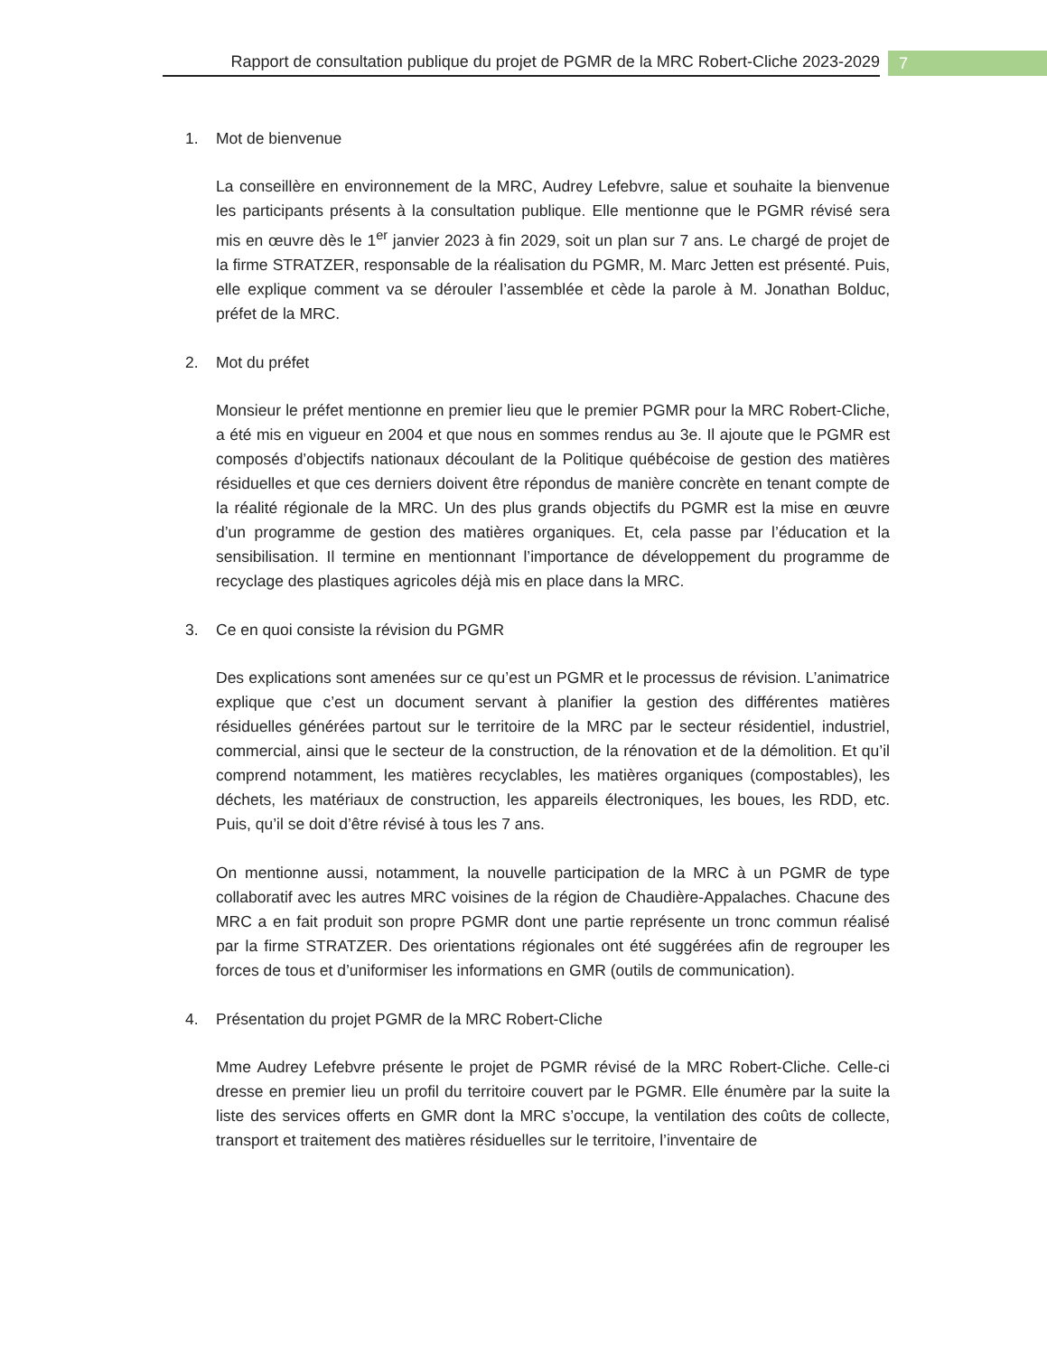Rapport de consultation publique du projet de PGMR de la MRC Robert-Cliche 2023-2029
7
1. Mot de bienvenue
La conseillère en environnement de la MRC, Audrey Lefebvre, salue et souhaite la bienvenue les participants présents à la consultation publique. Elle mentionne que le PGMR révisé sera mis en œuvre dès le 1<sup>er</sup> janvier 2023 à fin 2029, soit un plan sur 7 ans. Le chargé de projet de la firme STRATZER, responsable de la réalisation du PGMR, M. Marc Jetten est présenté. Puis, elle explique comment va se dérouler l’assemblée et cède la parole à M. Jonathan Bolduc, préfet de la MRC.
2. Mot du préfet
Monsieur le préfet mentionne en premier lieu que le premier PGMR pour la MRC Robert-Cliche, a été mis en vigueur en 2004 et que nous en sommes rendus au 3e. Il ajoute que le PGMR est composés d’objectifs nationaux découlant de la Politique québécoise de gestion des matières résiduelles et que ces derniers doivent être répondus de manière concrète en tenant compte de la réalité régionale de la MRC. Un des plus grands objectifs du PGMR est la mise en œuvre d’un programme de gestion des matières organiques. Et, cela passe par l’éducation et la sensibilisation. Il termine en mentionnant l’importance de développement du programme de recyclage des plastiques agricoles déjà mis en place dans la MRC.
3. Ce en quoi consiste la révision du PGMR
Des explications sont amenées sur ce qu’est un PGMR et le processus de révision. L’animatrice explique que c’est un document servant à planifier la gestion des différentes matières résiduelles générées partout sur le territoire de la MRC par le secteur résidentiel, industriel, commercial, ainsi que le secteur de la construction, de la rénovation et de la démolition. Et qu’il comprend notamment, les matières recyclables, les matières organiques (compostables), les déchets, les matériaux de construction, les appareils électroniques, les boues, les RDD, etc. Puis, qu’il se doit d’être révisé à tous les 7 ans.
On mentionne aussi, notamment, la nouvelle participation de la MRC à un PGMR de type collaboratif avec les autres MRC voisines de la région de Chaudière-Appalaches. Chacune des MRC a en fait produit son propre PGMR dont une partie représente un tronc commun réalisé par la firme STRATZER. Des orientations régionales ont été suggérées afin de regrouper les forces de tous et d’uniformiser les informations en GMR (outils de communication).
4. Présentation du projet PGMR de la MRC Robert-Cliche
Mme Audrey Lefebvre présente le projet de PGMR révisé de la MRC Robert-Cliche. Celle-ci dresse en premier lieu un profil du territoire couvert par le PGMR. Elle énumère par la suite la liste des services offerts en GMR dont la MRC s’occupe, la ventilation des coûts de collecte, transport et traitement des matières résiduelles sur le territoire, l’inventaire de